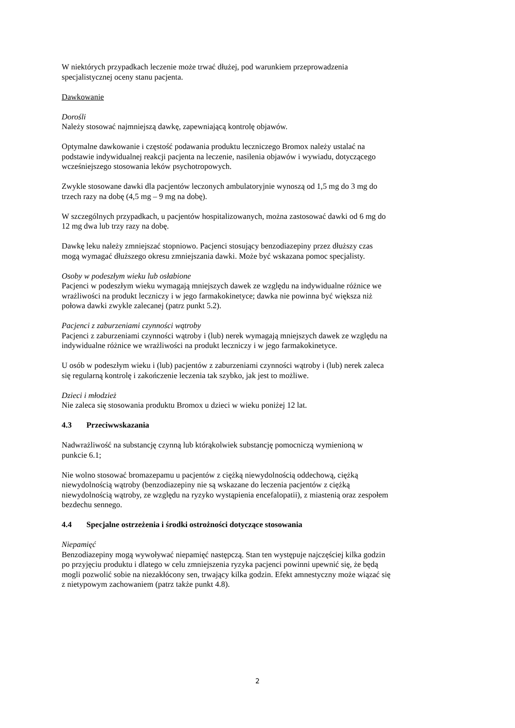W niektórych przypadkach leczenie może trwać dłużej, pod warunkiem przeprowadzenia
specjalistycznej oceny stanu pacjenta.
Dawkowanie
Dorośli
Należy stosować najmniejszą dawkę, zapewniającą kontrolę objawów.
Optymalne dawkowanie i częstość podawania produktu leczniczego Bromox należy ustalać na
podstawie indywidualnej reakcji pacjenta na leczenie, nasilenia objawów i wywiadu, dotyczącego
wcześniejszego stosowania leków psychotropowych.
Zwykle stosowane dawki dla pacjentów leczonych ambulatoryjnie wynoszą od 1,5 mg do 3 mg do
trzech razy na dobę (4,5 mg – 9 mg na dobę).
W szczególnych przypadkach, u pacjentów hospitalizowanych, można zastosować dawki od 6 mg do
12 mg dwa lub trzy razy na dobę.
Dawkę leku należy zmniejszać stopniowo. Pacjenci stosujący benzodiazepiny przez dłuższy czas
mogą wymagać dłuższego okresu zmniejszania dawki. Może być wskazana pomoc specjalisty.
Osoby w podeszłym wieku lub osłabione
Pacjenci w podeszłym wieku wymagają mniejszych dawek ze względu na indywidualne różnice we
wrażliwości na produkt leczniczy i w jego farmakokinetyce; dawka nie powinna być większa niż
połowa dawki zwykle zalecanej (patrz punkt 5.2).
Pacjenci z zaburzeniami czynności wątroby
Pacjenci z zaburzeniami czynności wątroby i (lub) nerek wymagają mniejszych dawek ze względu na
indywidualne różnice we wrażliwości na produkt leczniczy i w jego farmakokinetyce.
U osób w podeszłym wieku i (lub) pacjentów z zaburzeniami czynności wątroby i (lub) nerek zaleca
się regularną kontrolę i zakończenie leczenia tak szybko, jak jest to możliwe.
Dzieci i młodzież
Nie zaleca się stosowania produktu Bromox u dzieci w wieku poniżej 12 lat.
4.3 Przeciwwskazania
Nadwrażliwość na substancję czynną lub którąkolwiek substancję pomocniczą wymienioną w
punkcie 6.1;
Nie wolno stosować bromazepamu u pacjentów z ciężką niewydolnością oddechową, ciężką
niewydolnością wątroby (benzodiazepiny nie są wskazane do leczenia pacjentów z ciężką
niewydolnością wątroby, ze względu na ryzyko wystąpienia encefalopatii), z miastenią oraz zespołem
bezdechu sennego.
4.4 Specjalne ostrzeżenia i środki ostrożności dotyczące stosowania
Niepamięć
Benzodiazepiny mogą wywoływać niepamięć następczą. Stan ten występuje najczęściej kilka godzin
po przyjęciu produktu i dlatego w celu zmniejszenia ryzyka pacjenci powinni upewnić się, że będą
mogli pozwolić sobie na niezakłócony sen, trwający kilka godzin. Efekt amnestyczny może wiązać się
z nietypowym zachowaniem (patrz także punkt 4.8).
2